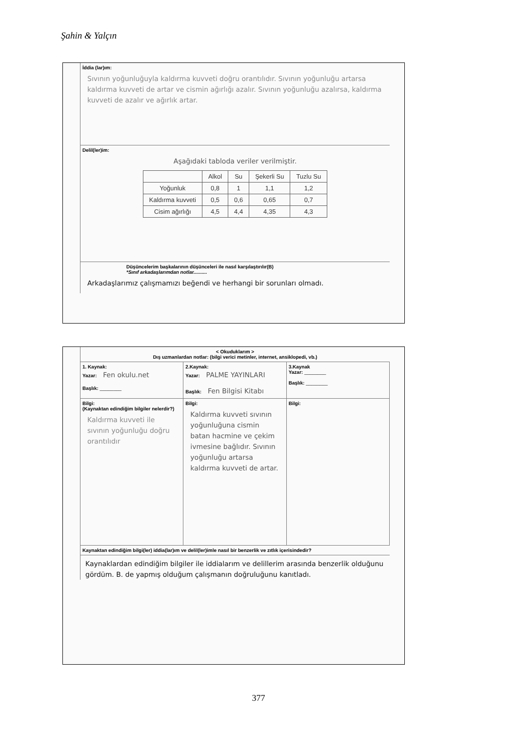Şahin & Yalçın
İddia (lar)ım:
Sıvının yoğunluğuyla kaldırma kuvveti doğru orantılıdır. Sıvının yoğunluğu artarsa kaldırma kuvveti de artar ve cismin ağırlığı azalır. Sıvının yoğunluğu azalırsa, kaldırma kuvveti de azalır ve ağırlık artar.
Delil(ler)im:
Aşağıdaki tabloda veriler verilmiştir.
| | Alkol | Su | Şekerli Su | Tuzlu Su |
| Yoğunluk | 0,8 | 1 | 1,1 | 1,2 |
| Kaldırma kuvveti | 0,5 | 0,6 | 0,65 | 0,7 |
| Cisim ağırlığı | 4,5 | 4,4 | 4,35 | 4,3 |
Düşüncelerim başkalarının düşünceleri ile nasıl karşılaştırılır(B)
*Sınıf arkadaşlarımdan notlar..........
Arkadaşlarımız çalışmamızı beğendi ve herhangi bir sorunları olmadı.
< Okuduklarım >
Dış uzmanlardan notlar: (bilgi verici metinler, internet, ansiklopedi, vb.)
1. Kaynak:
Yazar: Fen okulu.net
Başlık: ________
2.Kaynak:
Yazar: PALME YAYINLARI
Başlık: Fen Bilgisi Kitabı
3.Kaynak
Yazar: ________
Başlık: ________
Bilgi:
(Kaynaktan edindiğim bilgiler nelerdir?)
Kaldırma kuvveti ile sıvının yoğunluğu doğru orantılıdır
Bilgi:
Kaldırma kuvveti sıvının yoğunluğuna cismin batan hacmine ve çekim ivmesine bağlıdır. Sıvının yoğunluğu artarsa kaldırma kuvveti de artar.
Bilgi:
Kaynaktan edindiğim bilgi(ler) iddia(lar)ım ve delil(ler)imle nasıl bir benzerlik ve zıtlık içerisindedir?
Kaynaklardan edindiğim bilgiler ile iddialarım ve delillerim arasında benzerlik olduğunu gördüm. B. de yapmış olduğum çalışmanın doğruluğunu kanıtladı.
377